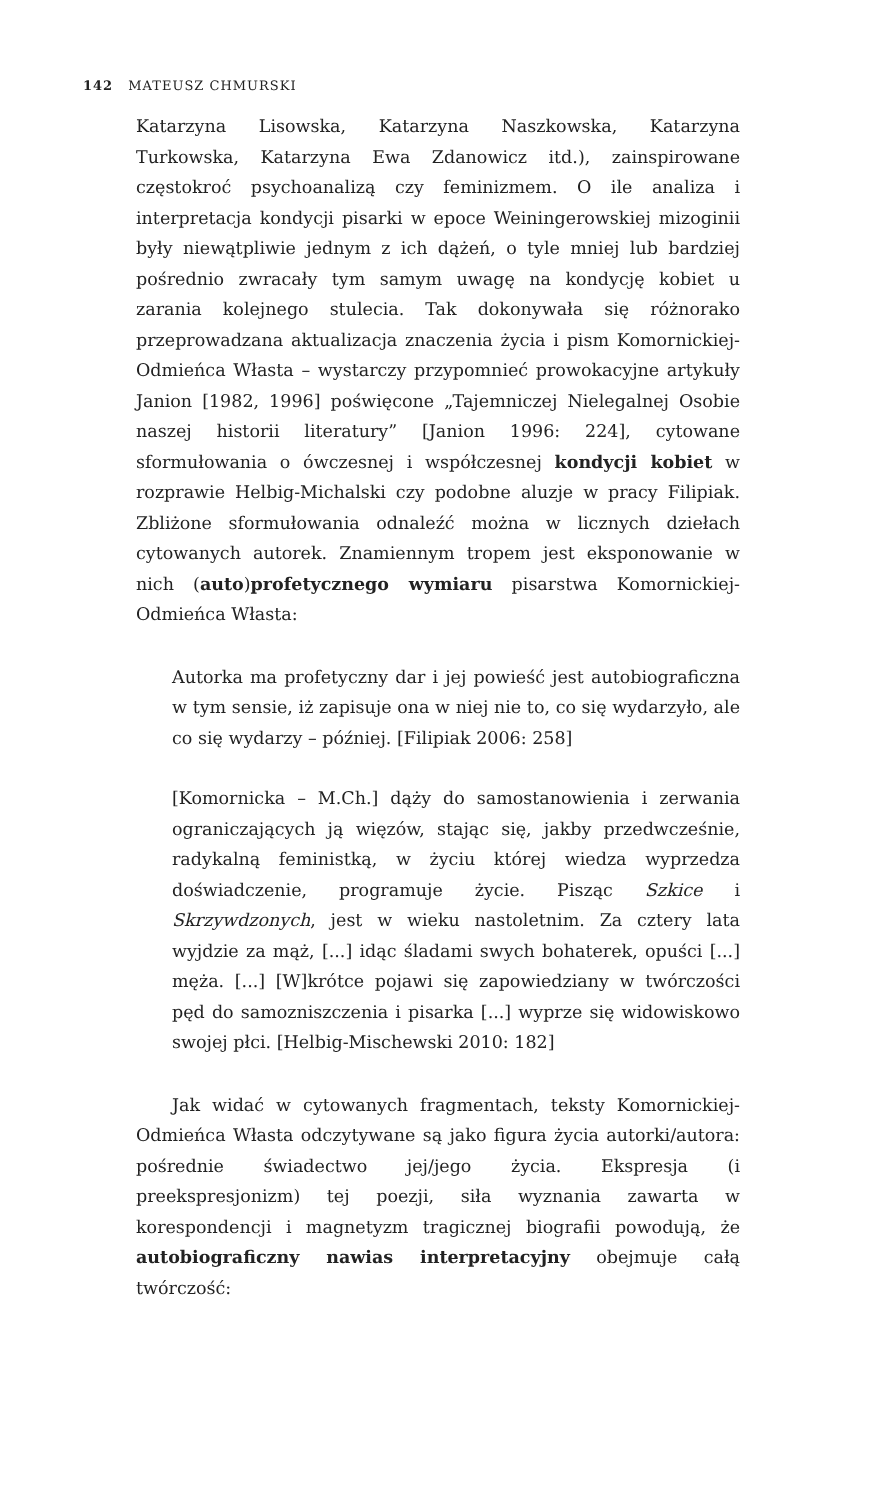142 MATEUSZ CHMURSKI
Katarzyna Lisowska, Katarzyna Naszkowska, Katarzyna Turkowska, Katarzyna Ewa Zdanowicz itd.), zainspirowane częstokroć psychoanalizą czy feminizmem. O ile analiza i interpretacja kondycji pisarki w epoce Weiningerowskiej mizoginii były niewątpliwie jednym z ich dążeń, o tyle mniej lub bardziej pośrednio zwracały tym samym uwagę na kondycję kobiet u zarania kolejnego stulecia. Tak dokonywała się różnorako przeprowadzana aktualizacja znaczenia życia i pism Komornickiej-Odmieńca Własta – wystarczy przypomnieć prowokacyjne artykuły Janion [1982, 1996] poświęcone „Tajemniczej Nielegalnej Osobie naszej historii literatury” [Janion 1996: 224], cytowane sformułowania o ówczesnej i współczesnej kondycji kobiet w rozprawie Helbig-Michalski czy podobne aluzje w pracy Filipiak. Zbliżone sformułowania odnaleźć można w licznych dziełach cytowanych autorek. Znamiennym tropem jest eksponowanie w nich (auto)profetycznego wymiaru pisarstwa Komornickiej-Odmieńca Własta:
Autorka ma profetyczny dar i jej powieść jest autobiograficzna w tym sensie, iż zapisuje ona w niej nie to, co się wydarzyło, ale co się wydarzy – później. [Filipiak 2006: 258]
[Komornicka – M.Ch.] dąży do samostanowienia i zerwania ograniczających ją więzów, stając się, jakby przedwcześnie, radykalną feministką, w życiu której wiedza wyprzedza doświadczenie, programuje życie. Pisząc Szkice i Skrzywdzonych, jest w wieku nastoletnim. Za cztery lata wyjdzie za mąż, [...] idąc śladami swych bohaterek, opuści [...] męża. [...] [W]krótce pojawi się zapowiedziany w twórczości pęd do samozniszczenia i pisarka [...] wyprze się widowiskowo swojej płci. [Helbig-Mischewski 2010: 182]
Jak widać w cytowanych fragmentach, teksty Komornickiej-Odmieńca Własta odczytywane są jako figura życia autorki/autora: pośrednie świadectwo jej/jego życia. Ekspresja (i preekspresjonizm) tej poezji, siła wyznania zawarta w korespondencji i magnetyzm tragicznej biografii powodują, że autobiograficzny nawias interpretacyjny obejmuje całą twórczość: